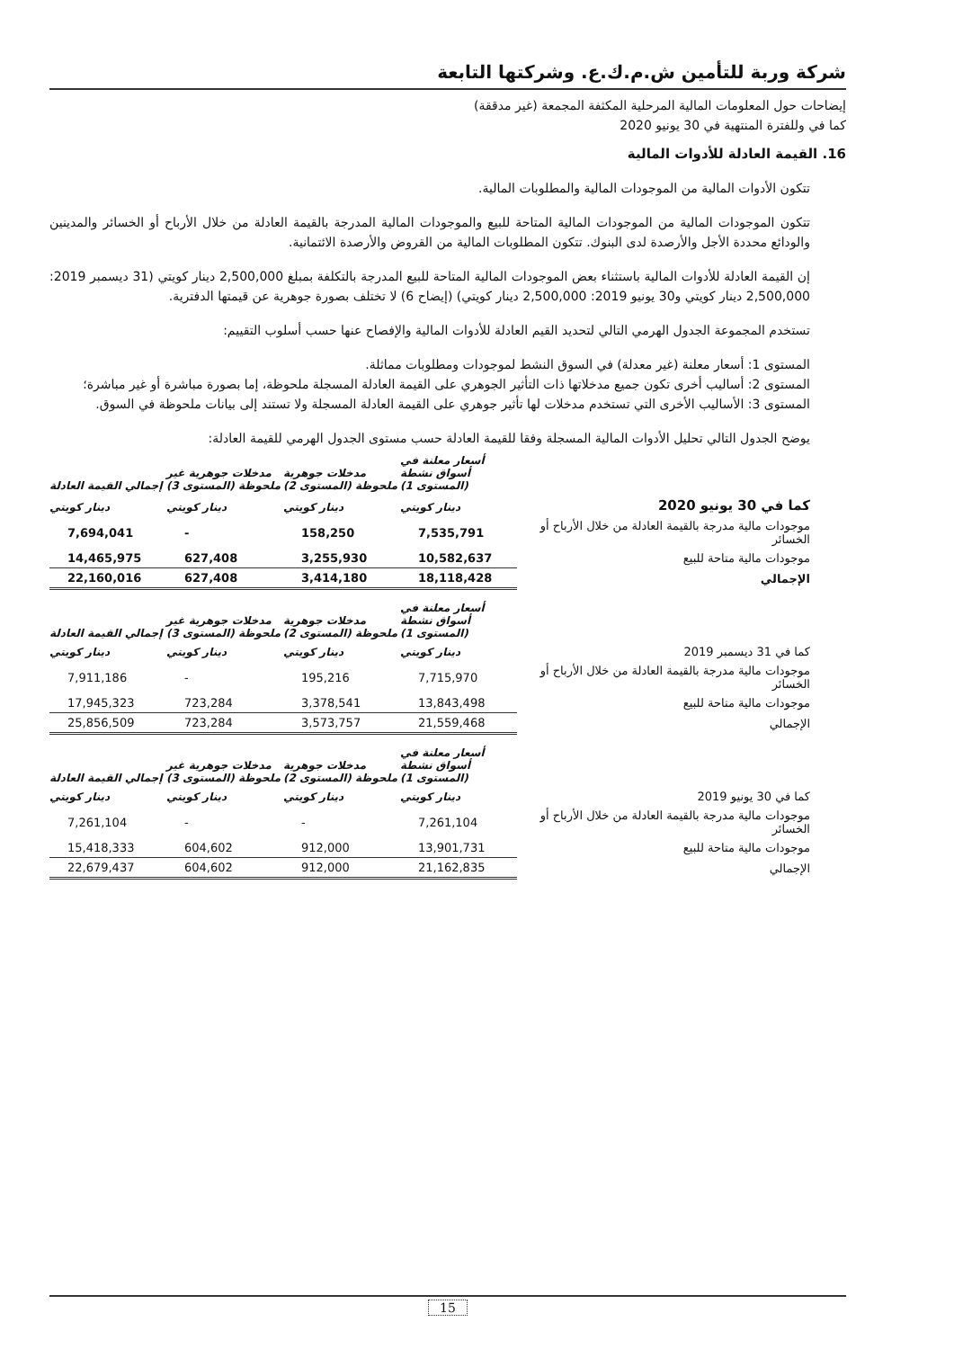شركة وربة للتأمين ش.م.ك.ع. وشركتها التابعة
إيضاحات حول المعلومات المالية المرحلية المكثفة المجمعة (غير مدققة)
كما في وللفترة المنتهية في 30 يونيو 2020
16. القيمة العادلة للأدوات المالية
تتكون الأدوات المالية من الموجودات المالية والمطلوبات المالية.
تتكون الموجودات المالية من الموجودات المالية المتاحة للبيع والموجودات المالية المدرجة بالقيمة العادلة من خلال الأرباح أو الخسائر والمدينين والودائع محددة الأجل والأرصدة لدى البنوك. تتكون المطلوبات المالية من القروض والأرصدة الائتمانية.
إن القيمة العادلة للأدوات المالية باستثناء بعض الموجودات المالية المتاحة للبيع المدرجة بالتكلفة بمبلغ 2,500,000 دينار كويتي (31 ديسمبر 2019: 2,500,000 دينار كويتي و30 يونيو 2019: 2,500,000 دينار كويتي) (إيضاح 6) لا تختلف بصورة جوهرية عن قيمتها الدفترية.
تستخدم المجموعة الجدول الهرمي التالي لتحديد القيم العادلة للأدوات المالية والإفصاح عنها حسب أسلوب التقييم:
المستوى 1: أسعار معلنة (غير معدلة) في السوق النشط لموجودات ومطلوبات مماثلة.
المستوى 2: أساليب أخرى تكون جميع مدخلاتها ذات التأثير الجوهري على القيمة العادلة المسجلة ملحوظة، إما بصورة مباشرة أو غير مباشرة؛
المستوى 3: الأساليب الأخرى التي تستخدم مدخلات لها تأثير جوهري على القيمة العادلة المسجلة ولا تستند إلى بيانات ملحوظة في السوق.
يوضح الجدول التالي تحليل الأدوات المالية المسجلة وفقا للقيمة العادلة حسب مستوى الجدول الهرمي للقيمة العادلة:
| | أسعار معلنة في أسواق نشطة (المستوى 1) | مدخلات جوهرية ملحوظة (المستوى 2) | مدخلات جوهرية غير ملحوظة (المستوى 3) | إجمالي القيمة العادلة |
| --- | --- | --- | --- | --- |
| كما في 30 يونيو 2020 | دينار كويتي | دينار كويتي | دينار كويتي | دينار كويتي |
| موجودات مالية مدرجة بالقيمة العادلة من خلال الأرباح أو الخسائر | 7,535,791 | 158,250 | - | 7,694,041 |
| موجودات مالية متاحة للبيع | 10,582,637 | 3,255,930 | 627,408 | 14,465,975 |
| الإجمالي | 18,118,428 | 3,414,180 | 627,408 | 22,160,016 |
| | أسعار معلنة في أسواق نشطة (المستوى 1) | مدخلات جوهرية ملحوظة (المستوى 2) | مدخلات جوهرية غير ملحوظة (المستوى 3) | إجمالي القيمة العادلة |
| --- | --- | --- | --- | --- |
| كما في 31 ديسمبر 2019 | دينار كويتي | دينار كويتي | دينار كويتي | دينار كويتي |
| موجودات مالية مدرجة بالقيمة العادلة من خلال الأرباح أو الخسائر | 7,715,970 | 195,216 | - | 7,911,186 |
| موجودات مالية متاحة للبيع | 13,843,498 | 3,378,541 | 723,284 | 17,945,323 |
| الإجمالي | 21,559,468 | 3,573,757 | 723,284 | 25,856,509 |
| | أسعار معلنة في أسواق نشطة (المستوى 1) | مدخلات جوهرية ملحوظة (المستوى 2) | مدخلات جوهرية غير ملحوظة (المستوى 3) | إجمالي القيمة العادلة |
| --- | --- | --- | --- | --- |
| كما في 30 يونيو 2019 | دينار كويتي | دينار كويتي | دينار كويتي | دينار كويتي |
| موجودات مالية مدرجة بالقيمة العادلة من خلال الأرباح أو الخسائر | 7,261,104 | - | - | 7,261,104 |
| موجودات مالية متاحة للبيع | 13,901,731 | 912,000 | 604,602 | 15,418,333 |
| الإجمالي | 21,162,835 | 912,000 | 604,602 | 22,679,437 |
15